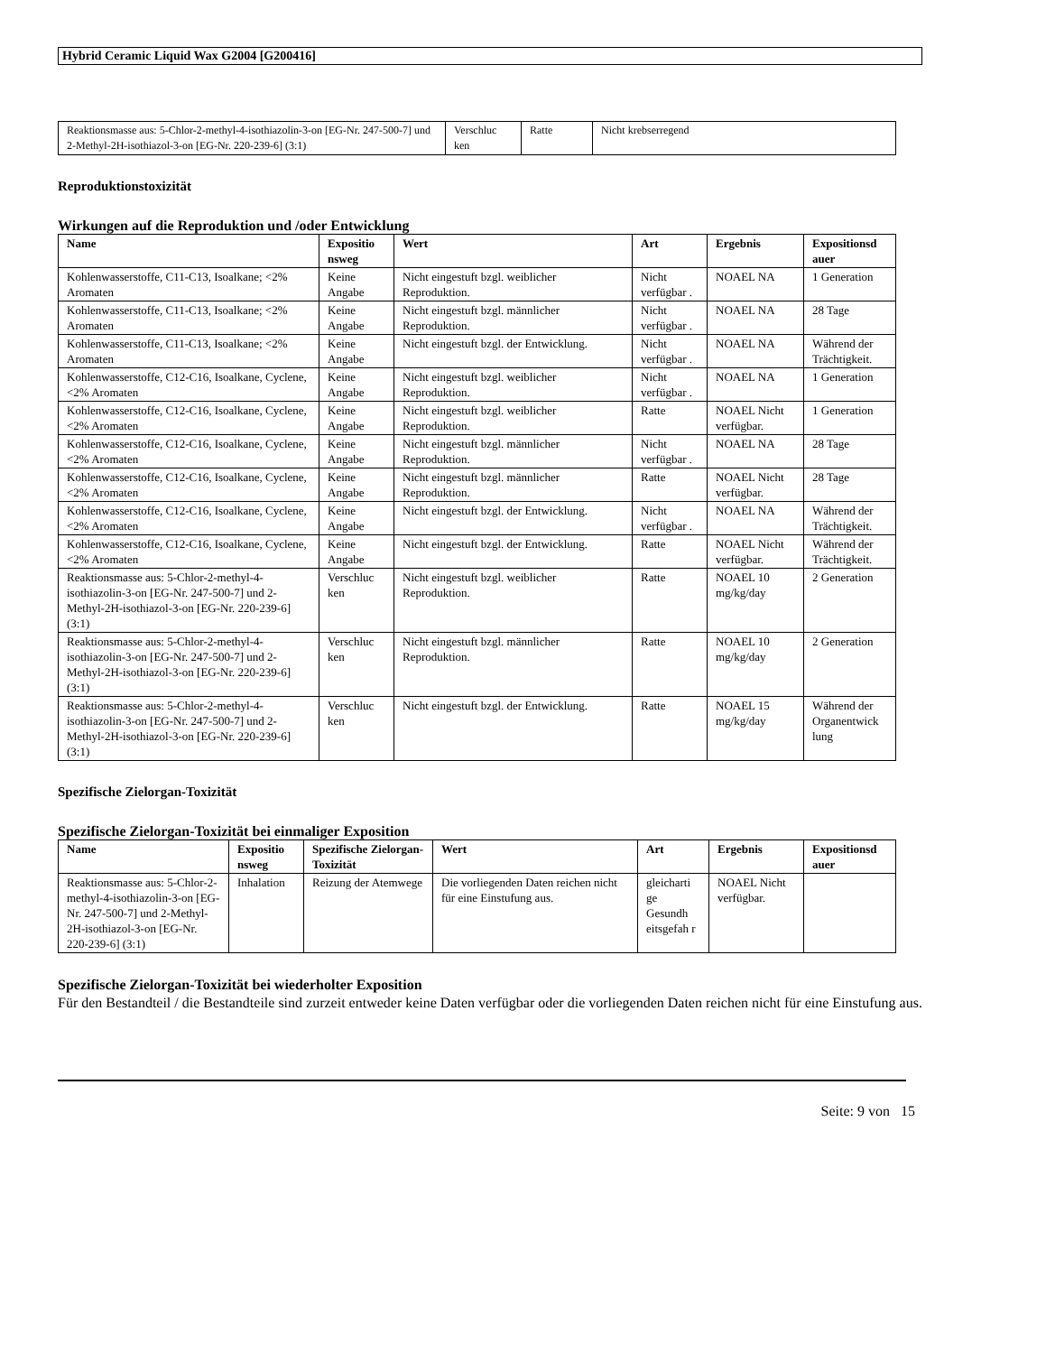Hybrid Ceramic Liquid Wax G2004 [G200416]
| Reaktionsmasse aus: 5-Chlor-2-methyl-4-isothiazolin-3-on [EG-Nr. 247-500-7] und 2-Methyl-2H-isothiazol-3-on [EG-Nr. 220-239-6] (3:1) | Verschluc ken | Ratte | Nicht krebserregend |
Reproduktionstoxizität
Wirkungen auf die Reproduktion und /oder Entwicklung
| Name | Expositio nsweg | Wert | Art | Ergebnis | Expositionsd auer |
| --- | --- | --- | --- | --- | --- |
| Kohlenwasserstoffe, C11-C13, Isoalkane; <2% Aromaten | Keine Angabe | Nicht eingestuft bzgl. weiblicher Reproduktion. | Nicht verfügbar . | NOAEL NA | 1 Generation |
| Kohlenwasserstoffe, C11-C13, Isoalkane; <2% Aromaten | Keine Angabe | Nicht eingestuft bzgl. männlicher Reproduktion. | Nicht verfügbar . | NOAEL NA | 28 Tage |
| Kohlenwasserstoffe, C11-C13, Isoalkane; <2% Aromaten | Keine Angabe | Nicht eingestuft bzgl. der Entwicklung. | Nicht verfügbar . | NOAEL NA | Während der Trächtigkeit. |
| Kohlenwasserstoffe, C12-C16, Isoalkane, Cyclene, <2% Aromaten | Keine Angabe | Nicht eingestuft bzgl. weiblicher Reproduktion. | Nicht verfügbar . | NOAEL NA | 1 Generation |
| Kohlenwasserstoffe, C12-C16, Isoalkane, Cyclene, <2% Aromaten | Keine Angabe | Nicht eingestuft bzgl. weiblicher Reproduktion. | Ratte | NOAEL Nicht verfügbar. | 1 Generation |
| Kohlenwasserstoffe, C12-C16, Isoalkane, Cyclene, <2% Aromaten | Keine Angabe | Nicht eingestuft bzgl. männlicher Reproduktion. | Nicht verfügbar . | NOAEL NA | 28 Tage |
| Kohlenwasserstoffe, C12-C16, Isoalkane, Cyclene, <2% Aromaten | Keine Angabe | Nicht eingestuft bzgl. männlicher Reproduktion. | Ratte | NOAEL Nicht verfügbar. | 28 Tage |
| Kohlenwasserstoffe, C12-C16, Isoalkane, Cyclene, <2% Aromaten | Keine Angabe | Nicht eingestuft bzgl. der Entwicklung. | Nicht verfügbar . | NOAEL NA | Während der Trächtigkeit. |
| Kohlenwasserstoffe, C12-C16, Isoalkane, Cyclene, <2% Aromaten | Keine Angabe | Nicht eingestuft bzgl. der Entwicklung. | Ratte | NOAEL Nicht verfügbar. | Während der Trächtigkeit. |
| Reaktionsmasse aus: 5-Chlor-2-methyl-4-isothiazolin-3-on [EG-Nr. 247-500-7] und 2-Methyl-2H-isothiazol-3-on [EG-Nr. 220-239-6] (3:1) | Verschluc ken | Nicht eingestuft bzgl. weiblicher Reproduktion. | Ratte | NOAEL 10 mg/kg/day | 2 Generation |
| Reaktionsmasse aus: 5-Chlor-2-methyl-4-isothiazolin-3-on [EG-Nr. 247-500-7] und 2-Methyl-2H-isothiazol-3-on [EG-Nr. 220-239-6] (3:1) | Verschluc ken | Nicht eingestuft bzgl. männlicher Reproduktion. | Ratte | NOAEL 10 mg/kg/day | 2 Generation |
| Reaktionsmasse aus: 5-Chlor-2-methyl-4-isothiazolin-3-on [EG-Nr. 247-500-7] und 2-Methyl-2H-isothiazol-3-on [EG-Nr. 220-239-6] (3:1) | Verschluc ken | Nicht eingestuft bzgl. der Entwicklung. | Ratte | NOAEL 15 mg/kg/day | Während der Organentwick lung |
Spezifische Zielorgan-Toxizität
Spezifische Zielorgan-Toxizität bei einmaliger Exposition
| Name | Expositio nsweg | Spezifische Zielorgan-Toxizität | Wert | Art | Ergebnis | Expositionsd auer |
| --- | --- | --- | --- | --- | --- | --- |
| Reaktionsmasse aus: 5-Chlor-2-methyl-4-isothiazolin-3-on [EG-Nr. 247-500-7] und 2-Methyl-2H-isothiazol-3-on [EG-Nr. 220-239-6] (3:1) | Inhalation | Reizung der Atemwege | Die vorliegenden Daten reichen nicht für eine Einstufung aus. | gleicharti ge Gesundh eitsgefah r | NOAEL Nicht verfügbar. | |
Spezifische Zielorgan-Toxizität bei wiederholter Exposition
Für den Bestandteil / die Bestandteile sind zurzeit entweder keine Daten verfügbar oder die vorliegenden Daten reichen nicht für eine Einstufung aus.
Seite: 9 von 15